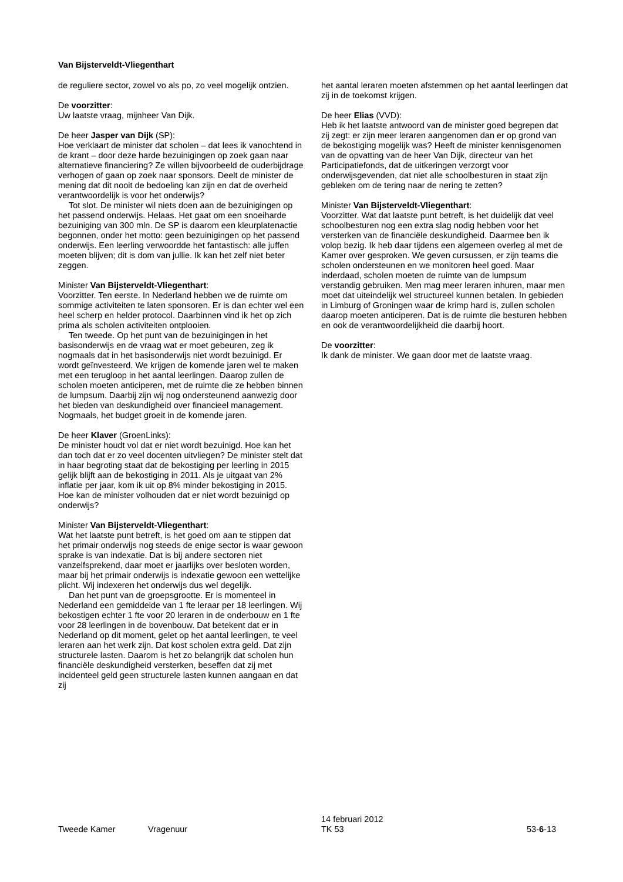Van Bijsterveldt-Vliegenthart
de reguliere sector, zowel vo als po, zo veel mogelijk ontzien.
De voorzitter:
Uw laatste vraag, mijnheer Van Dijk.
De heer Jasper van Dijk (SP):
Hoe verklaart de minister dat scholen – dat lees ik vanochtend in de krant – door deze harde bezuinigingen op zoek gaan naar alternatieve financiering? Ze willen bijvoorbeeld de ouderbijdrage verhogen of gaan op zoek naar sponsors. Deelt de minister de mening dat dit nooit de bedoeling kan zijn en dat de overheid verantwoordelijk is voor het onderwijs?
Tot slot. De minister wil niets doen aan de bezuinigingen op het passend onderwijs. Helaas. Het gaat om een snoeiharde bezuiniging van 300 mln. De SP is daarom een kleurplatenactie begonnen, onder het motto: geen bezuinigingen op het passend onderwijs. Een leerling verwoordde het fantastisch: alle juffen moeten blijven; dit is dom van jullie. Ik kan het zelf niet beter zeggen.
Minister Van Bijsterveldt-Vliegenthart:
Voorzitter. Ten eerste. In Nederland hebben we de ruimte om sommige activiteiten te laten sponsoren. Er is dan echter wel een heel scherp en helder protocol. Daarbinnen vind ik het op zich prima als scholen activiteiten ontplooien.
Ten tweede. Op het punt van de bezuinigingen in het basisonderwijs en de vraag wat er moet gebeuren, zeg ik nogmaals dat in het basisonderwijs niet wordt bezuinigd. Er wordt geïnvesteerd. We krijgen de komende jaren wel te maken met een terugloop in het aantal leerlingen. Daarop zullen de scholen moeten anticiperen, met de ruimte die ze hebben binnen de lumpsum. Daarbij zijn wij nog ondersteunend aanwezig door het bieden van deskundigheid over financieel management. Nogmaals, het budget groeit in de komende jaren.
De heer Klaver (GroenLinks):
De minister houdt vol dat er niet wordt bezuinigd. Hoe kan het dan toch dat er zo veel docenten uitvliegen? De minister stelt dat in haar begroting staat dat de bekostiging per leerling in 2015 gelijk blijft aan de bekostiging in 2011. Als je uitgaat van 2% inflatie per jaar, kom ik uit op 8% minder bekostiging in 2015. Hoe kan de minister volhouden dat er niet wordt bezuinigd op onderwijs?
Minister Van Bijsterveldt-Vliegenthart:
Wat het laatste punt betreft, is het goed om aan te stippen dat het primair onderwijs nog steeds de enige sector is waar gewoon sprake is van indexatie. Dat is bij andere sectoren niet vanzelfsprekend, daar moet er jaarlijks over besloten worden, maar bij het primair onderwijs is indexatie gewoon een wettelijke plicht. Wij indexeren het onderwijs dus wel degelijk.
Dan het punt van de groepsgrootte. Er is momenteel in Nederland een gemiddelde van 1 fte leraar per 18 leerlingen. Wij bekostigen echter 1 fte voor 20 leraren in de onderbouw en 1 fte voor 28 leerlingen in de bovenbouw. Dat betekent dat er in Nederland op dit moment, gelet op het aantal leerlingen, te veel leraren aan het werk zijn. Dat kost scholen extra geld. Dat zijn structurele lasten. Daarom is het zo belangrijk dat scholen hun financiële deskundigheid versterken, beseffen dat zij met incidenteel geld geen structurele lasten kunnen aangaan en dat zij
het aantal leraren moeten afstemmen op het aantal leerlingen dat zij in de toekomst krijgen.
De heer Elias (VVD):
Heb ik het laatste antwoord van de minister goed begrepen dat zij zegt: er zijn meer leraren aangenomen dan er op grond van de bekostiging mogelijk was? Heeft de minister kennisgenomen van de opvatting van de heer Van Dijk, directeur van het Participatiefonds, dat de uitkeringen verzorgt voor onderwijsgevenden, dat niet alle schoolbesturen in staat zijn gebleken om de tering naar de nering te zetten?
Minister Van Bijsterveldt-Vliegenthart:
Voorzitter. Wat dat laatste punt betreft, is het duidelijk dat veel schoolbesturen nog een extra slag nodig hebben voor het versterken van de financiële deskundigheid. Daarmee ben ik volop bezig. Ik heb daar tijdens een algemeen overleg al met de Kamer over gesproken. We geven cursussen, er zijn teams die scholen ondersteunen en we monitoren heel goed. Maar inderdaad, scholen moeten de ruimte van de lumpsum verstandig gebruiken. Men mag meer leraren inhuren, maar men moet dat uiteindelijk wel structureel kunnen betalen. In gebieden in Limburg of Groningen waar de krimp hard is, zullen scholen daarop moeten anticiperen. Dat is de ruimte die besturen hebben en ook de verantwoordelijkheid die daarbij hoort.
De voorzitter:
Ik dank de minister. We gaan door met de laatste vraag.
Tweede Kamer Vragenuur
14 februari 2012
TK 53
53-6-13